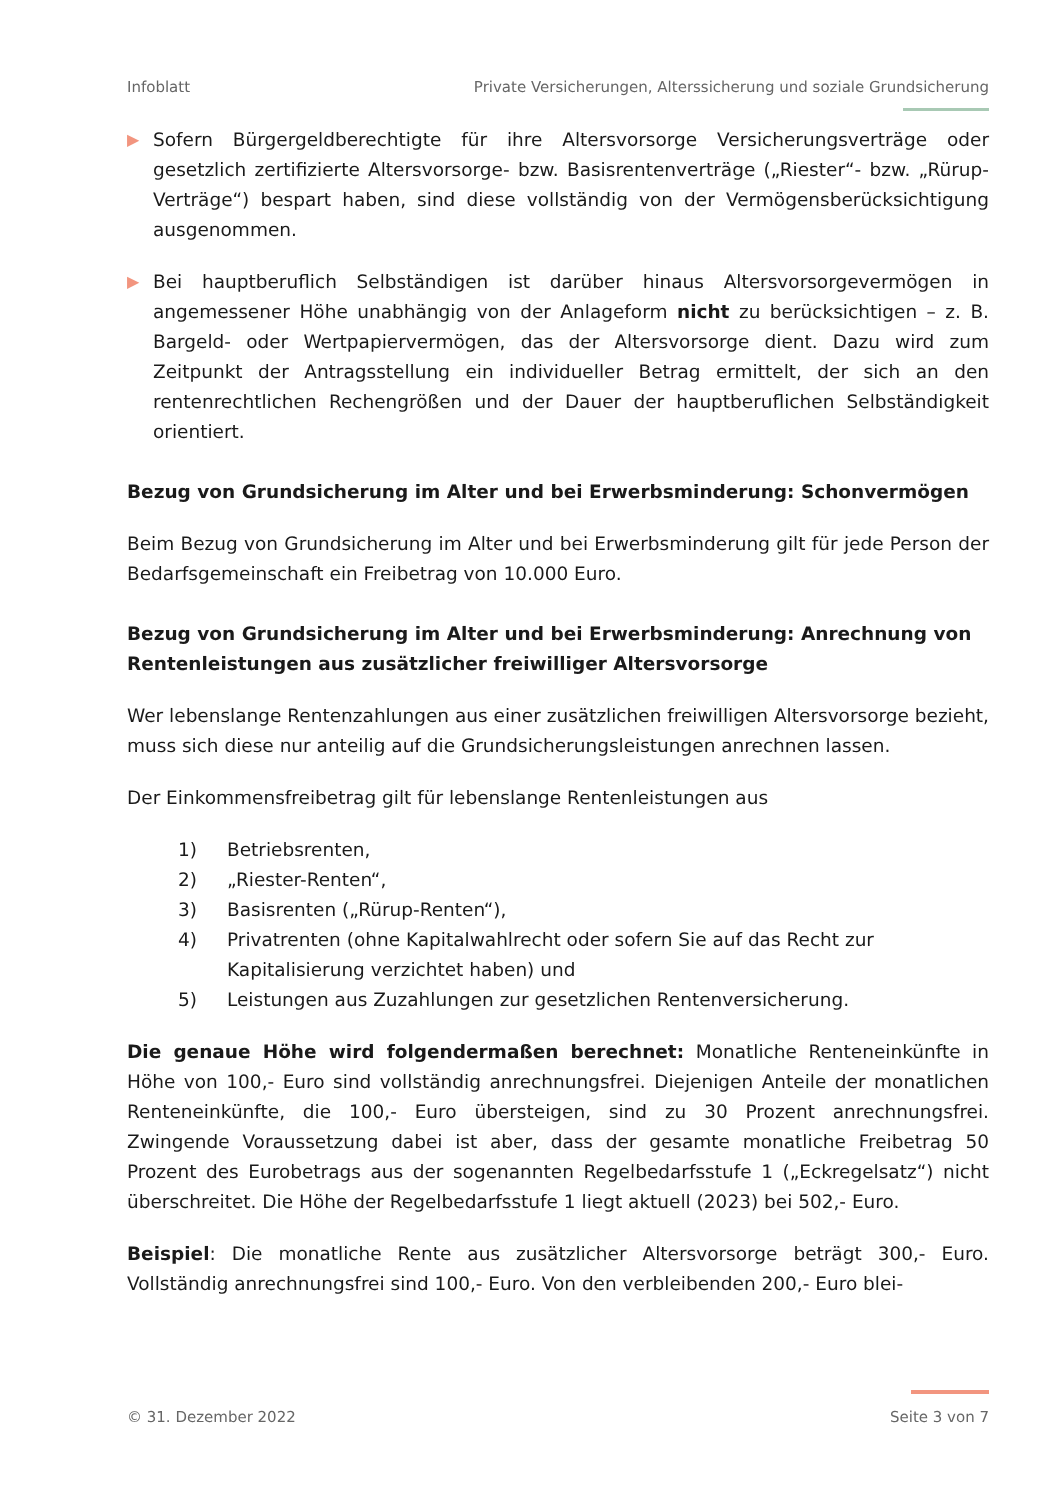Infoblatt Private Versicherungen, Alterssicherung und soziale Grundsicherung
▶
Sofern Bürgergeldberechtigte für ihre Altersvorsorge Versicherungsverträge oder gesetzlich zertifizierte Altersvorsorge- bzw. Basisrentenverträge („Riester“- bzw. „Rürup-Verträge“) bespart haben, sind diese vollständig von der Vermögensberücksichtigung ausgenommen.
▶
Bei hauptberuflich Selbständigen ist darüber hinaus Altersvorsorgevermögen in angemessener Höhe unabhängig von der Anlageform nicht zu berücksichtigen – z. B. Bargeld- oder Wertpapiervermögen, das der Altersvorsorge dient. Dazu wird zum Zeitpunkt der Antragsstellung ein individueller Betrag ermittelt, der sich an den rentenrechtlichen Rechengrößen und der Dauer der hauptberuflichen Selbständigkeit orientiert.
Bezug von Grundsicherung im Alter und bei Erwerbsminderung: Schonvermögen
Beim Bezug von Grundsicherung im Alter und bei Erwerbsminderung gilt für jede Person der Bedarfsgemeinschaft ein Freibetrag von 10.000 Euro.
Bezug von Grundsicherung im Alter und bei Erwerbsminderung: Anrechnung von Rentenleistungen aus zusätzlicher freiwilliger Altersvorsorge
Wer lebenslange Rentenzahlungen aus einer zusätzlichen freiwilligen Altersvorsorge bezieht, muss sich diese nur anteilig auf die Grundsicherungsleistungen anrechnen lassen.
Der Einkommensfreibetrag gilt für lebenslange Rentenleistungen aus
1) Betriebsrenten,
2) „Riester-Renten“,
3) Basisrenten („Rürup-Renten“),
4) Privatrenten (ohne Kapitalwahlrecht oder sofern Sie auf das Recht zur Kapitalisierung verzichtet haben) und
5) Leistungen aus Zuzahlungen zur gesetzlichen Rentenversicherung.
Die genaue Höhe wird folgendermaßen berechnet: Monatliche Renteneinkünfte in Höhe von 100,- Euro sind vollständig anrechnungsfrei. Diejenigen Anteile der monatlichen Renteneinkünfte, die 100,- Euro übersteigen, sind zu 30 Prozent anrechnungsfrei. Zwingende Voraussetzung dabei ist aber, dass der gesamte monatliche Freibetrag 50 Prozent des Eurobetrags aus der sogenannten Regelbedarfsstufe 1 („Eckregelsatz“) nicht überschreitet. Die Höhe der Regelbedarfsstufe 1 liegt aktuell (2023) bei 502,- Euro.
Beispiel: Die monatliche Rente aus zusätzlicher Altersvorsorge beträgt 300,- Euro. Vollständig anrechnungsfrei sind 100,- Euro. Von den verbleibenden 200,- Euro blei-
© 31. Dezember 2022 Seite 3 von 7